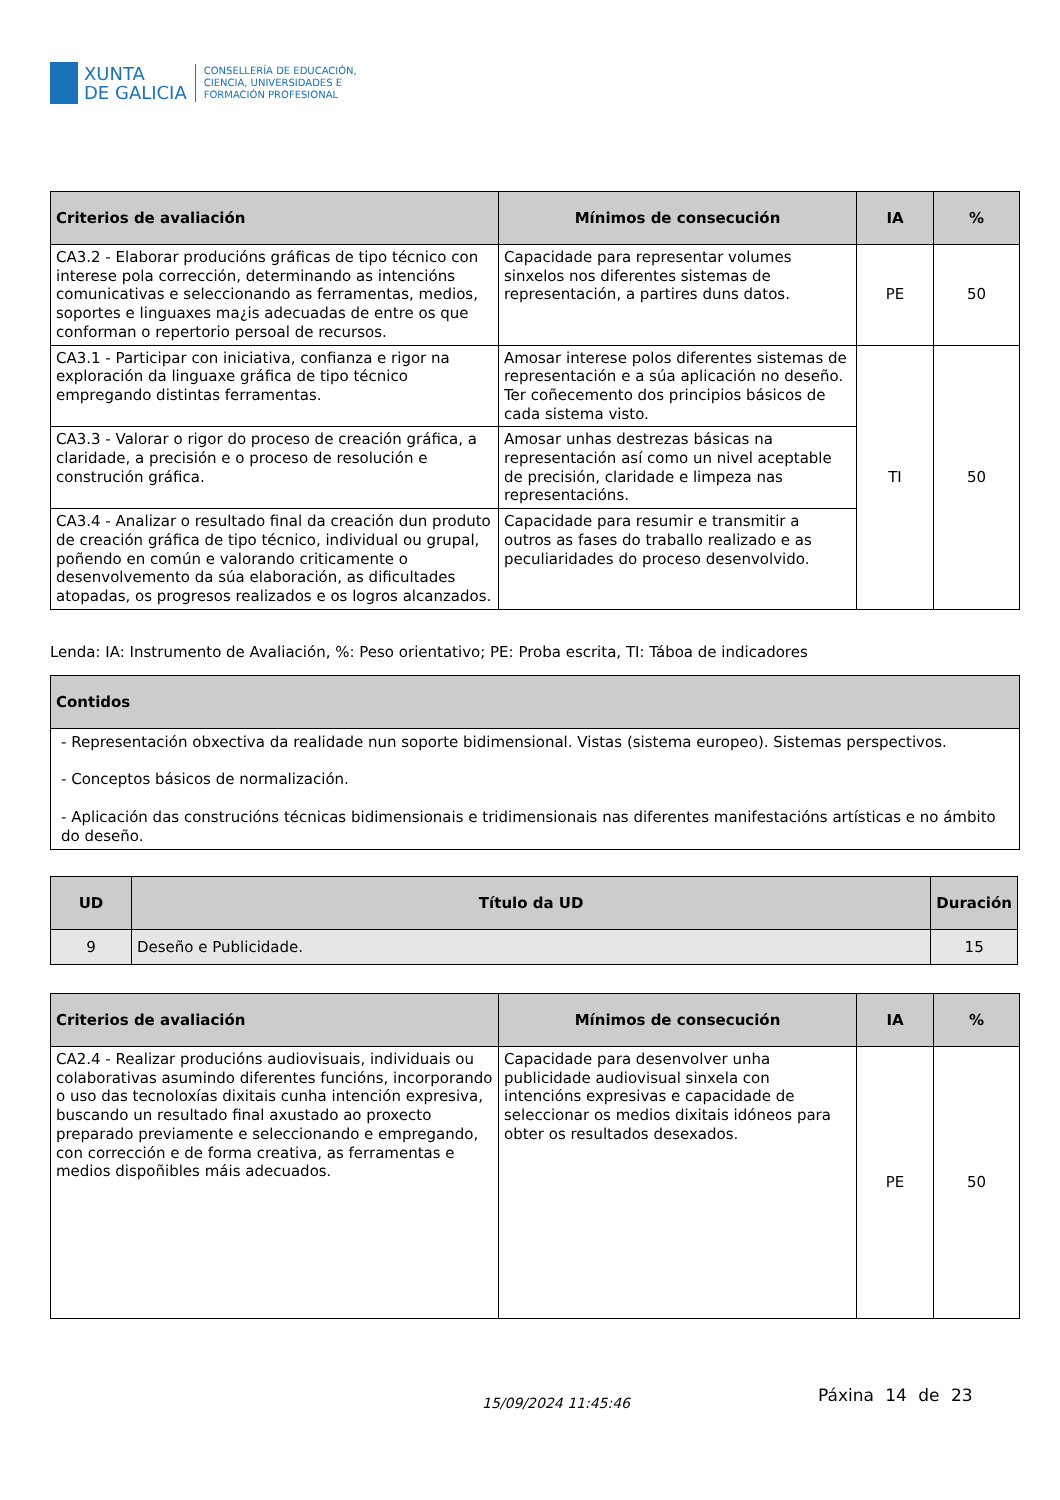XUNTA
DE GALICIA
CONSELLERÍA DE EDUCACIÓN,
CIENCIA, UNIVERSIDADES E
FORMACIÓN PROFESIONAL
| Criterios de avaliación | Mínimos de consecución | IA | % |
| --- | --- | --- | --- |
| CA3.2 - Elaborar producións gráficas de tipo técnico con interese pola corrección, determinando as intencións comunicativas e seleccionando as ferramentas, medios, soportes e linguaxes ma¿is adecuadas de entre os que conforman o repertorio persoal de recursos. | Capacidade para representar volumes sinxelos nos diferentes sistemas de representación, a partires duns datos. | PE | 50 |
| CA3.1 - Participar con iniciativa, confianza e rigor na exploración da linguaxe gráfica de tipo técnico empregando distintas ferramentas. | Amosar interese polos diferentes sistemas de representación e a súa aplicación no deseño. Ter coñecemento dos principios básicos de cada sistema visto. | TI | 50 |
| CA3.3 - Valorar o rigor do proceso de creación gráfica, a claridade, a precisión e o proceso de resolución e construción gráfica. | Amosar unhas destrezas básicas na representación así como un nivel aceptable de precisión, claridade e limpeza nas representacións. | | |
| CA3.4 - Analizar o resultado final da creación dun produto de creación gráfica de tipo técnico, individual ou grupal, poñendo en común e valorando criticamente o desenvolvemento da súa elaboración, as dificultades atopadas, os progresos realizados e os logros alcanzados. | Capacidade para resumir e transmitir a outros as fases do traballo realizado e as peculiaridades do proceso desenvolvido. | | |
Lenda: IA: Instrumento de Avaliación, %: Peso orientativo; PE: Proba escrita, TI: Táboa de indicadores
| Contidos |
| --- |
| - Representación obxectiva da realidade nun soporte bidimensional. Vistas (sistema europeo). Sistemas perspectivos. - Conceptos básicos de normalización. - Aplicación das construcións técnicas bidimensionais e tridimensionais nas diferentes manifestacións artísticas e no ámbito do deseño. |
| UD | Título da UD | Duración |
| --- | --- | --- |
| 9 | Deseño e Publicidade. | 15 |
| Criterios de avaliación | Mínimos de consecución | IA | % |
| --- | --- | --- | --- |
| CA2.4 - Realizar producións audiovisuais, individuais ou colaborativas asumindo diferentes funcións, incorporando o uso das tecnoloxías dixitais cunha intención expresiva, buscando un resultado final axustado ao proxecto preparado previamente e seleccionando e empregando, con corrección e de forma creativa, as ferramentas e medios dispoñibles máis adecuados. | Capacidade para desenvolver unha publicidade audiovisual sinxela con intencións expresivas e capacidade de seleccionar os medios dixitais idóneos para obter os resultados desexados. | PE | 50 |
15/09/2024 11:45:46 Páxina 14 de 23